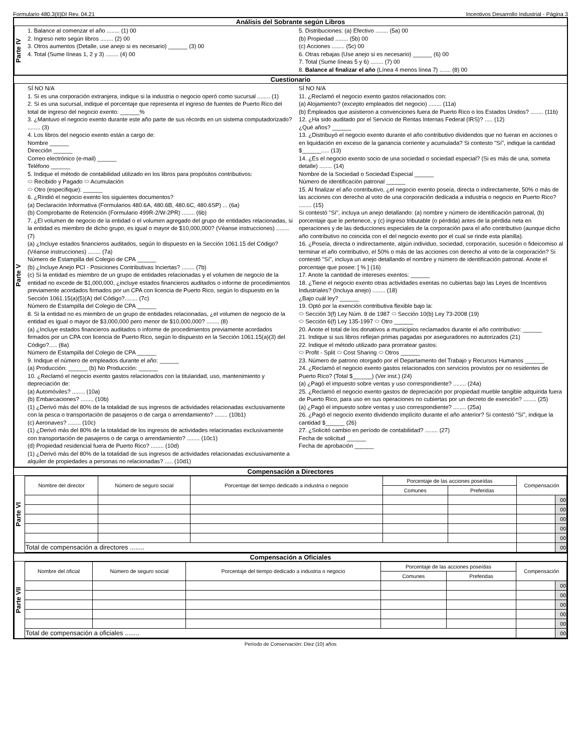Formulario 480.3(II)DI Rev. 04.21 Incentivos Desarrollo Industrial - Página 3
Análisis del Sobrante según Libros
Parte IV
1. Balance al comenzar el año ........ (1) 00
2. Ingreso neto según libros ........ (2) 00
3. Otros aumentos (Detalle, use anejo si es necesario) ______ (3) 00
4. Total (Sume líneas 1, 2 y 3) ........ (4) 00
5. Distribuciones: (a) Efectivo ........ (5a) 00
(b) Propiedad ........ (5b) 00
(c) Acciones ........ (5c) 00
6. Otras rebajas (Use anejo si es necesario) ______ (6) 00
7. Total (Sume líneas 5 y 6) ........ (7) 00
8. Balance al finalizar el año (Línea 4 menos línea 7) ....... (8) 00
Cuestionario
Parte V
SÍ NO N/A
1. Si es una corporación extranjera, indique si la industria o negocio operó como sucursal ........ (1)
2. Si es una sucursal, indique el porcentaje que representa el ingreso de fuentes de Puerto Rico del total de ingreso del negocio exento: ______%
3. ¿Mantuvo el negocio exento durante este año parte de sus récords en un sistema computadorizado? ........ (3)
4. Los libros del negocio exento están a cargo de:
Nombre ______
Dirección ______
Correo electrónico (e-mail) ______
Teléfono ______
5. Indique el método de contabilidad utilizado en los libros para propósitos contributivos:
⬭ Recibido y Pagado ⬭ Acumulación
⬭ Otro (especifique): ______
6. ¿Rindió el negocio exento los siguientes documentos?
(a) Declaración Informativa (Formularios 480.6A, 480.6B, 480.6C, 480.6SP) ... (6a)
(b) Comprobante de Retención (Formulario 499R-2/W-2PR) ........ (6b)
7. ¿El volumen de negocio de la entidad o el volumen agregado del grupo de entidades relacionadas, si la entidad es miembro de dicho grupo, es igual o mayor de $10,000,000? (Véanse instrucciones) ........ (7)
(a) ¿Incluye estados financieros auditados, según lo dispuesto en la Sección 1061.15 del Código? (Véanse instrucciones) ........ (7a)
Número de Estampilla del Colegio de CPA ______
(b) ¿Incluye Anejo PCI - Posiciones Contributivas Inciertas? ........ (7b)
(c) Si la entidad es miembro de un grupo de entidades relacionadas y el volumen de negocio de la entidad no excede de $1,000,000, ¿incluye estados financieros auditados o informe de procedimientos previamente acordados firmados por un CPA con licencia de Puerto Rico, según lo dispuesto en la Sección 1061.15(a)(5)(A) del Código?........ (7c)
Número de Estampilla del Colegio de CPA ______
8. Si la entidad no es miembro de un grupo de entidades relacionadas, ¿el volumen de negocio de la entidad es igual o mayor de $3,000,000 pero menor de $10,000,000? ........ (8)
(a) ¿Incluye estados financieros auditados o informe de procedimientos previamente acordados firmados por un CPA con licencia de Puerto Rico, según lo dispuesto en la Sección 1061.15(a)(3) del Código?..... (8a)
Número de Estampilla del Colegio de CPA ______
9. Indique el número de empleados durante el año: ______
(a) Producción: ______ (b) No Producción: ______
10. ¿Reclamó el negocio exento gastos relacionados con la titularidad, uso, mantenimiento y depreciación de:
(a) Automóviles? ........ (10a)
(b) Embarcaciones? ........ (10b)
(1) ¿Derivó más del 80% de la totalidad de sus ingresos de actividades relacionadas exclusivamente con la pesca o transportación de pasajeros o de carga o arrendamiento? ........ (10b1)
(c) Aeronaves? ........ (10c)
(1) ¿Derivó más del 80% de la totalidad de los ingresos de actividades relacionadas exclusivamente con transportación de pasajeros o de carga o arrendamiento? ........ (10c1)
(d) Propiedad residencial fuera de Puerto Rico? ........ (10d)
(1) ¿Derivó más del 80% de la totalidad de sus ingresos de actividades relacionadas exclusivamente a alquiler de propiedades a personas no relacionadas? ..... (10d1)
SÍ NO N/A
11. ¿Reclamó el negocio exento gastos relacionados con:
(a) Alojamiento? (excepto empleados del negocio) ........ (11a)
(b) Empleados que asistieron a convenciones fuera de Puerto Rico o los Estados Unidos? ........ (11b)
12. ¿Ha sido auditado por el Servicio de Rentas Internas Federal (IRS)? ..... (12)
¿Qué años? ______
13. ¿Distribuyó el negocio exento durante el año contributivo dividendos que no fueran en acciones o en liquidación en exceso de la ganancia corriente y acumulada? Si contesto "Sí", indique la cantidad $______..... (13)
14. ¿Es el negocio exento socio de una sociedad o sociedad especial? (Si es más de una, someta detalle) ........ (14)
Nombre de la Sociedad o Sociedad Especial ______
Número de identificación patronal ______
15. Al finalizar el año contributivo, ¿el negocio exento poseía, directa o indirectamente, 50% o más de las acciones con derecho al voto de una corporación dedicada a industria o negocio en Puerto Rico? ........ (15)
Si contestó "Sí", incluya un anejo detallando: (a) nombre y número de identificación patronal, (b) porcentaje que le pertenece, y (c) ingreso tributable (o pérdida) antes de la pérdida neta en operaciones y de las deducciones especiales de la corporación para el año contributivo (aunque dicho año contributivo no coincida con el del negocio exento por el cual se rinde esta planilla).
16. ¿Poseía, directa o indirectamente, algún individuo, sociedad, corporación, sucesión o fideicomiso al terminar el año contributivo, el 50% o más de las acciones con derecho al voto de la corporación? Si contestó "Sí", incluya un anejo detallando el nombre y número de identificación patronal. Anote el porcentaje que posee: [ % ] (16)
17. Anote la cantidad de intereses exentos: ______
18. ¿Tiene el negocio exento otras actividades exentas no cubiertas bajo las Leyes de Incentivos Industriales? (Incluya anejo) ........ (18)
¿Bajo cuál ley? ______
19. Optó por la exención contributiva flexible bajo la:
⬭ Sección 3(f) Ley Núm. 8 de 1987 ⬭ Sección 10(b) Ley 73-2008 (19)
⬭ Sección 6(f) Ley 135-1997 ⬭ Otro ______
20. Anote el total de los donativos a municipios reclamados durante el año contributivo: ______
21. Indique si sus libros reflejan primas pagadas por aseguradores no autorizados (21)
22. Indique el método utilizado para prorratear gastos:
⬭ Profit - Split ⬭ Cost Sharing ⬭ Otros ______
23. Número de patrono otorgado por el Departamento del Trabajo y Recursos Humanos ______
24. ¿Reclamó el negocio exento gastos relacionados con servicios provistos por no residentes de Puerto Rico? (Total $______) (Ver inst.) (24)
(a) ¿Pagó el impuesto sobre ventas y uso correspondiente? ........ (24a)
25. ¿Reclamó el negocio exento gastos de depreciación por propiedad mueble tangible adquirida fuera de Puerto Rico, para uso en sus operaciones no cubiertas por un decreto de exención? ........ (25)
(a) ¿Pagó el impuesto sobre ventas y uso correspondiente? ........ (25a)
26. ¿Pagó el negocio exento dividendo implícito durante el año anterior? Si contestó "Sí", indique la cantidad $______ (26)
27. ¿Solicitó cambio en período de contabilidad? ........ (27)
Fecha de solicitud ______
Fecha de aprobación ______
Compensación a Directores
Parte VI
| Nombre del director | Número de seguro social | Porcentaje del tiempo dedicado a industria o negocio | Porcentaje de las acciones poseídas | | Compensación | |
| --- | --- | --- | --- | --- | --- | --- |
| | | | Comunes | Preferidas | | |
| | | | | | | 00 |
| | | | | | | 00 |
| | | | | | | 00 |
| | | | | | | 00 |
| | | | | | | 00 |
| Total de compensación a directores ........ | | | | | | 00 |
Compensación a Oficiales
Parte VII
| Nombre del oficial | Número de seguro social | Porcentaje del tiempo dedicado a industria o negocio | Porcentaje de las acciones poseídas | | Compensación | |
| --- | --- | --- | --- | --- | --- | --- |
| | | | Comunes | Preferidas | | |
| | | | | | | 00 |
| | | | | | | 00 |
| | | | | | | 00 |
| | | | | | | 00 |
| | | | | | | 00 |
| Total de compensación a oficiales ........ | | | | | | 00 |
Período de Conservación: Diez (10) años